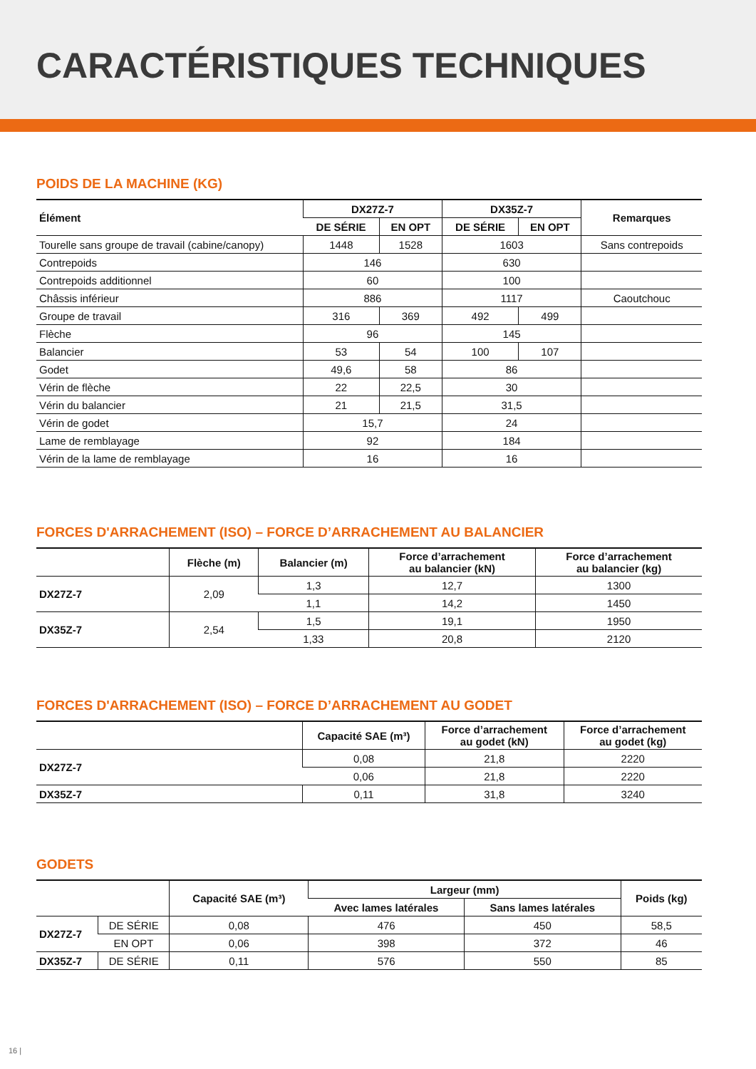CARACTÉRISTIQUES TECHNIQUES
POIDS DE LA MACHINE (KG)
| Élément | DX27Z-7 | | DX35Z-7 | | Remarques |
| --- | --- | --- | --- | --- | --- |
| | DE SÉRIE | EN OPT | DE SÉRIE | EN OPT | |
| Tourelle sans groupe de travail (cabine/canopy) | 1448 | 1528 | 1603 | | Sans contrepoids |
| Contrepoids | 146 | | 630 | | |
| Contrepoids additionnel | 60 | | 100 | | |
| Châssis inférieur | 886 | | 1117 | | Caoutchouc |
| Groupe de travail | 316 | 369 | 492 | 499 | |
| Flèche | 96 | | 145 | | |
| Balancier | 53 | 54 | 100 | 107 | |
| Godet | 49,6 | 58 | 86 | | |
| Vérin de flèche | 22 | 22,5 | 30 | | |
| Vérin du balancier | 21 | 21,5 | 31,5 | | |
| Vérin de godet | 15,7 | | 24 | | |
| Lame de remblayage | 92 | | 184 | | |
| Vérin de la lame de remblayage | 16 | | 16 | | |
FORCES D'ARRACHEMENT (ISO) – FORCE D’ARRACHEMENT AU BALANCIER
| | Flèche (m) | Balancier (m) | Force d’arrachement au balancier (kN) | Force d’arrachement au balancier (kg) |
| --- | --- | --- | --- | --- |
| DX27Z-7 | 2,09 | 1,3 | 12,7 | 1300 |
| | | 1,1 | 14,2 | 1450 |
| DX35Z-7 | 2,54 | 1,5 | 19,1 | 1950 |
| | | 1,33 | 20,8 | 2120 |
FORCES D'ARRACHEMENT (ISO) – FORCE D’ARRACHEMENT AU GODET
| | Capacité SAE (m³) | Force d’arrachement au godet (kN) | Force d’arrachement au godet (kg) |
| --- | --- | --- | --- |
| DX27Z-7 | 0,08 | 21,8 | 2220 |
| | 0,06 | 21,8 | 2220 |
| DX35Z-7 | 0,11 | 31,8 | 3240 |
GODETS
| | | Capacité SAE (m³) | Largeur (mm) | | Poids (kg) |
| --- | --- | --- | --- | --- | --- |
| | | | Avec lames latérales | Sans lames latérales | |
| DX27Z-7 | DE SÉRIE | 0,08 | 476 | 450 | 58,5 |
| | EN OPT | 0,06 | 398 | 372 | 46 |
| DX35Z-7 | DE SÉRIE | 0,11 | 576 | 550 | 85 |
16 |